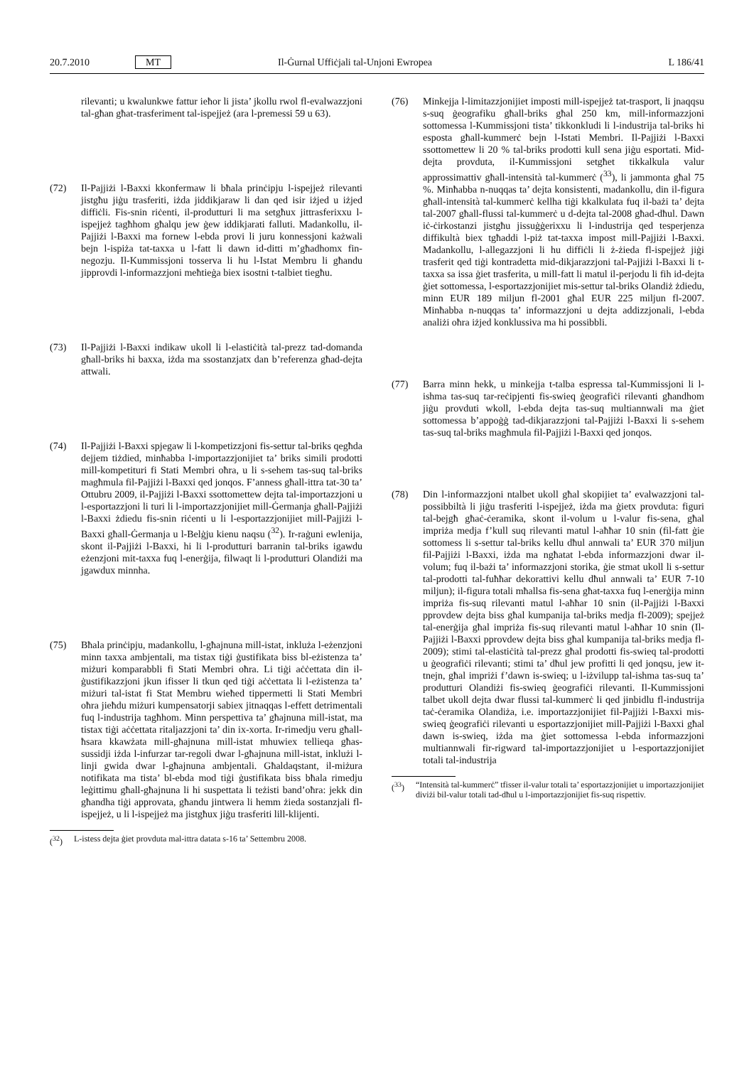20.7.2010 MT Il-Ġurnal Uffiċjali tal-Unjoni Ewropea L 186/41
rilevanti; u kwalunkwe fattur ieħor li jista’ jkollu rwol fl-evalwazzjoni tal-għan għat-trasferiment tal-ispejjeż (ara l-premessi 59 u 63).
(72) Il-Pajjiżi l-Baxxi kkonfermaw li bħala prinċipju l-ispejjeż rilevanti jistgħu jiġu trasferiti, iżda jiddikjaraw li dan qed isir iżjed u iżjed diffiċli. Fis-snin riċenti, il-produtturi li ma setgħux jittrasferixxu l-ispejjeż tagħhom għalqu jew ġew iddikjarati falluti. Madankollu, il-Pajjiżi l-Baxxi ma fornew l-ebda provi li juru konnessjoni każwali bejn l-ispiża tat-taxxa u l-fatt li dawn id-ditti m’għadhomx fin-negozju. Il-Kummissjoni tosserva li hu l-Istat Membru li għandu jipprovdi l-informazzjoni meħtieġa biex isostni t-talbiet tiegħu.
(73) Il-Pajjiżi l-Baxxi indikaw ukoll li l-elastiċità tal-prezz tad-domanda għall-briks hi baxxa, iżda ma ssostanzjatx dan b’referenza għad-dejta attwali.
(74) Il-Pajjiżi l-Baxxi spjegaw li l-kompetizzjoni fis-settur tal-briks qegħda dejjem tiżdied, minħabba l-importazzjonijiet ta’ briks simili prodotti mill-kompetituri fi Stati Membri oħra, u li s-sehem tas-suq tal-briks magħmula fil-Pajjiżi l-Baxxi qed jonqos. F’anness għall-ittra tat-30 ta’ Ottubru 2009, il-Pajjiżi l-Baxxi ssottomettew dejta tal-importazzjoni u l-esportazzjoni li turi li l-importazzjonijiet mill-Ġermanja għall-Pajjiżi l-Baxxi żdiedu fis-snin riċenti u li l-esportazzjonijiet mill-Pajjiżi l-Baxxi għall-Ġermanja u l-Belġju kienu naqsu (<sup>32</sup>). Ir-raġuni ewlenija, skont il-Pajjiżi l-Baxxi, hi li l-produtturi barranin tal-briks igawdu eżenzjoni mit-taxxa fuq l-enerġija, filwaqt li l-produtturi Olandiżi ma jgawdux minnha.
(75) Bħala prinċipju, madankollu, l-għajnuna mill-istat, inkluża l-eżenzjoni minn taxxa ambjentali, ma tistax tiġi ġustifikata biss bl-eżistenza ta’ miżuri komparabbli fi Stati Membri oħra. Li tiġi aċċettata din il-ġustifikazzjoni jkun ifisser li tkun qed tiġi aċċettata li l-eżistenza ta’ miżuri tal-istat fi Stat Membru wieħed tippermetti li Stati Membri oħra jieħdu miżuri kumpensatorji sabiex jitnaqqas l-effett detrimentali fuq l-industrija tagħhom. Minn perspettiva ta’ għajnuna mill-istat, ma tistax tiġi aċċettata ritaljazzjoni ta’ din ix-xorta. Ir-rimedju veru għall-ħsara kkawżata mill-għajnuna mill-istat mhuwiex tellieqa għas-sussidji iżda l-infurzar tar-regoli dwar l-għajnuna mill-istat, inklużi l-linji gwida dwar l-għajnuna ambjentali. Għaldaqstant, il-miżura notifikata ma tista’ bl-ebda mod tiġi ġustifikata biss bħala rimedju leġittimu għall-għajnuna li hi suspettata li teżisti band’oħra: jekk din għandha tiġi approvata, għandu jintwera li hemm żieda sostanzjali fl-ispejjeż, u li l-ispejjeż ma jistgħux jiġu trasferiti lill-klijenti.
(<sup>32</sup>) L-istess dejta ġiet provduta mal-ittra datata s-16 ta’ Settembru 2008.
(76) Minkejja l-limitazzjonijiet imposti mill-ispejjeż tat-trasport, li jnaqqsu s-suq ġeografiku għall-briks għal 250 km, mill-informazzjoni sottomessa l-Kummissjoni tista’ tikkonkludi li l-industrija tal-briks hi esposta għall-kummerċ bejn l-Istati Membri. Il-Pajjiżi l-Baxxi ssottomettew li 20 % tal-briks prodotti kull sena jiġu esportati. Mid-dejta provduta, il-Kummissjoni setgħet tikkalkula valur approssimattiv għall-intensità tal-kummerċ (<sup>33</sup>), li jammonta għal 75 %. Minħabba n-nuqqas ta’ dejta konsistenti, madankollu, din il-figura għall-intensità tal-kummerċ kellha tiġi kkalkulata fuq il-bażi ta’ dejta tal-2007 għall-flussi tal-kummerċ u d-dejta tal-2008 għad-dħul. Dawn iċ-ċirkostanzi jistgħu jissuġġerixxu li l-industrija qed tesperjenza diffikultà biex tgħaddi l-piż tat-taxxa impost mill-Pajjiżi l-Baxxi. Madankollu, l-allegazzjoni li hu diffiċli li ż-żieda fl-ispejjeż jiġi trasferit qed tiġi kontradetta mid-dikjarazzjoni tal-Pajjiżi l-Baxxi li t-taxxa sa issa ġiet trasferita, u mill-fatt li matul il-perjodu li fih id-dejta ġiet sottomessa, l-esportazzjonijiet mis-settur tal-briks Olandiż żdiedu, minn EUR 189 miljun fl-2001 għal EUR 225 miljun fl-2007. Minħabba n-nuqqas ta’ informazzjoni u dejta addizzjonali, l-ebda analiżi oħra iżjed konklussiva ma hi possibbli.
(77) Barra minn hekk, u minkejja t-talba espressa tal-Kummissjoni li l-ishma tas-suq tar-reċipjenti fis-swieq ġeografiċi rilevanti għandhom jiġu provduti wkoll, l-ebda dejta tas-suq multiannwali ma ġiet sottomessa b’appoġġ tad-dikjarazzjoni tal-Pajjiżi l-Baxxi li s-sehem tas-suq tal-briks magħmula fil-Pajjiżi l-Baxxi qed jonqos.
(78) Din l-informazzjoni ntalbet ukoll għal skopijiet ta’ evalwazzjoni tal-possibbiltà li jiġu trasferiti l-ispejjeż, iżda ma ġietx provduta: figuri tal-bejgħ għaċ-ċeramika, skont il-volum u l-valur fis-sena, għal impriża medja f’kull suq rilevanti matul l-aħħar 10 snin (fil-fatt ġie sottomess li s-settur tal-briks kellu dħul annwali ta’ EUR 370 miljun fil-Pajjiżi l-Baxxi, iżda ma ngħatat l-ebda informazzjoni dwar il-volum; fuq il-bażi ta’ informazzjoni storika, ġie stmat ukoll li s-settur tal-prodotti tal-fuħħar dekorattivi kellu dħul annwali ta’ EUR 7-10 miljun); il-figura totali mħallsa fis-sena għat-taxxa fuq l-enerġija minn impriża fis-suq rilevanti matul l-aħħar 10 snin (il-Pajjiżi l-Baxxi pprovdew dejta biss għal kumpanija tal-briks medja fl-2009); spejjeż tal-enerġija għal impriża fis-suq rilevanti matul l-aħħar 10 snin (Il-Pajjiżi l-Baxxi pprovdew dejta biss għal kumpanija tal-briks medja fl-2009); stimi tal-elastiċità tal-prezz għal prodotti fis-swieq tal-prodotti u ġeografiċi rilevanti; stimi ta’ dħul jew profitti li qed jonqsu, jew it-tnejn, għal impriżi f’dawn is-swieq; u l-iżvilupp tal-ishma tas-suq ta’ produtturi Olandiżi fis-swieq ġeografiċi rilevanti. Il-Kummissjoni talbet ukoll dejta dwar flussi tal-kummerċ li qed jinbidlu fl-industrija taċ-ċeramika Olandiża, i.e. importazzjonijiet fil-Pajjiżi l-Baxxi mis-swieq ġeografiċi rilevanti u esportazzjonijiet mill-Pajjiżi l-Baxxi għal dawn is-swieq, iżda ma ġiet sottomessa l-ebda informazzjoni multiannwali fir-rigward tal-importazzjonijiet u l-esportazzjonijiet totali tal-industrija
(<sup>33</sup>) “Intensità tal-kummerċ” tfisser il-valur totali ta’ esportazzjonijiet u importazzjonijiet diviżi bil-valur totali tad-dħul u l-importazzjonijiet fis-suq rispettiv.